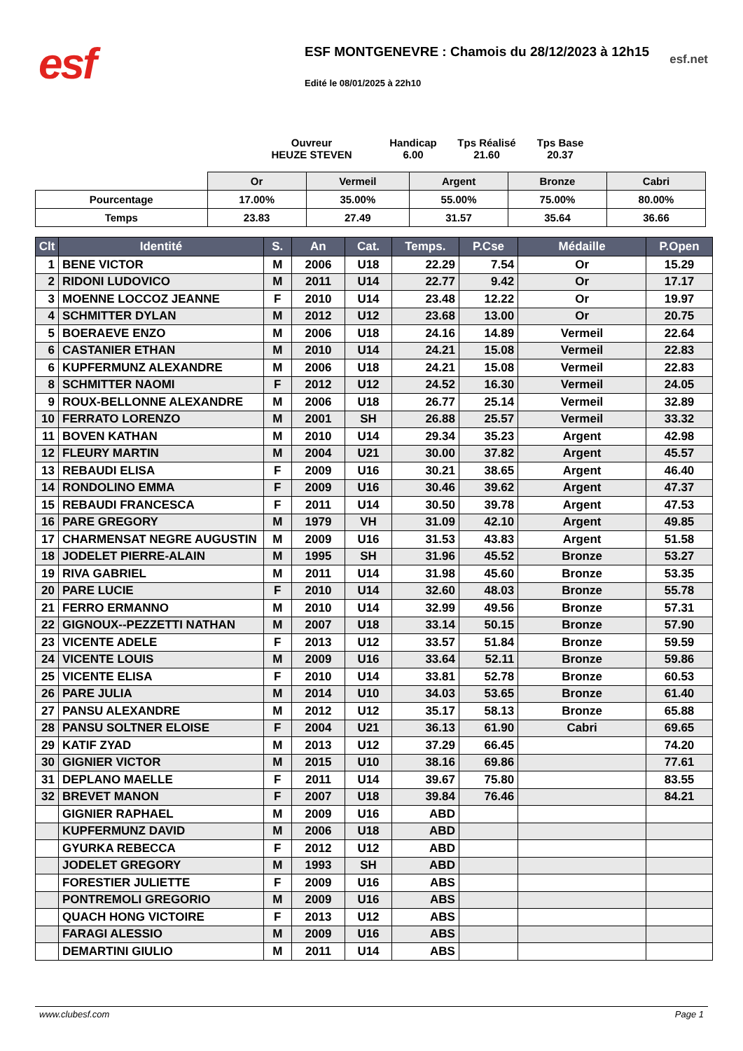esf
ESF MONTGENEVRE : Chamois du 28/12/2023 à 12h15
Edité le 08/01/2025 à 22h10
esf.net
Ouvreur
HEUZE STEVEN
Handicap
6.00
Tps Réalisé
21.60
Tps Base
20.37
| | Or | Vermeil | Argent | Bronze | Cabri |
| Pourcentage | 17.00% | 35.00% | 55.00% | 75.00% | 80.00% |
| Temps | 23.83 | 27.49 | 31.57 | 35.64 | 36.66 |
| Clt | Identité | S. | An | Cat. | Temps. | P.Cse | Médaille | P.Open |
| --- | --- | --- | --- | --- | --- | --- | --- | --- |
| 1 | BENE VICTOR | M | 2006 | U18 | 22.29 | 7.54 | Or | 15.29 |
| 2 | RIDONI LUDOVICO | M | 2011 | U14 | 22.77 | 9.42 | Or | 17.17 |
| 3 | MOENNE LOCCOZ JEANNE | F | 2010 | U14 | 23.48 | 12.22 | Or | 19.97 |
| 4 | SCHMITTER DYLAN | M | 2012 | U12 | 23.68 | 13.00 | Or | 20.75 |
| 5 | BOERAEVE ENZO | M | 2006 | U18 | 24.16 | 14.89 | Vermeil | 22.64 |
| 6 | CASTANIER ETHAN | M | 2010 | U14 | 24.21 | 15.08 | Vermeil | 22.83 |
| 6 | KUPFERMUNZ ALEXANDRE | M | 2006 | U18 | 24.21 | 15.08 | Vermeil | 22.83 |
| 8 | SCHMITTER NAOMI | F | 2012 | U12 | 24.52 | 16.30 | Vermeil | 24.05 |
| 9 | ROUX-BELLONNE ALEXANDRE | M | 2006 | U18 | 26.77 | 25.14 | Vermeil | 32.89 |
| 10 | FERRATO LORENZO | M | 2001 | SH | 26.88 | 25.57 | Vermeil | 33.32 |
| 11 | BOVEN KATHAN | M | 2010 | U14 | 29.34 | 35.23 | Argent | 42.98 |
| 12 | FLEURY MARTIN | M | 2004 | U21 | 30.00 | 37.82 | Argent | 45.57 |
| 13 | REBAUDI ELISA | F | 2009 | U16 | 30.21 | 38.65 | Argent | 46.40 |
| 14 | RONDOLINO EMMA | F | 2009 | U16 | 30.46 | 39.62 | Argent | 47.37 |
| 15 | REBAUDI FRANCESCA | F | 2011 | U14 | 30.50 | 39.78 | Argent | 47.53 |
| 16 | PARE GREGORY | M | 1979 | VH | 31.09 | 42.10 | Argent | 49.85 |
| 17 | CHARMENSAT NEGRE AUGUSTIN | M | 2009 | U16 | 31.53 | 43.83 | Argent | 51.58 |
| 18 | JODELET PIERRE-ALAIN | M | 1995 | SH | 31.96 | 45.52 | Bronze | 53.27 |
| 19 | RIVA GABRIEL | M | 2011 | U14 | 31.98 | 45.60 | Bronze | 53.35 |
| 20 | PARE LUCIE | F | 2010 | U14 | 32.60 | 48.03 | Bronze | 55.78 |
| 21 | FERRO ERMANNO | M | 2010 | U14 | 32.99 | 49.56 | Bronze | 57.31 |
| 22 | GIGNOUX--PEZZETTI NATHAN | M | 2007 | U18 | 33.14 | 50.15 | Bronze | 57.90 |
| 23 | VICENTE ADELE | F | 2013 | U12 | 33.57 | 51.84 | Bronze | 59.59 |
| 24 | VICENTE LOUIS | M | 2009 | U16 | 33.64 | 52.11 | Bronze | 59.86 |
| 25 | VICENTE ELISA | F | 2010 | U14 | 33.81 | 52.78 | Bronze | 60.53 |
| 26 | PARE JULIA | M | 2014 | U10 | 34.03 | 53.65 | Bronze | 61.40 |
| 27 | PANSU ALEXANDRE | M | 2012 | U12 | 35.17 | 58.13 | Bronze | 65.88 |
| 28 | PANSU SOLTNER ELOISE | F | 2004 | U21 | 36.13 | 61.90 | Cabri | 69.65 |
| 29 | KATIF ZYAD | M | 2013 | U12 | 37.29 | 66.45 | | 74.20 |
| 30 | GIGNIER VICTOR | M | 2015 | U10 | 38.16 | 69.86 | | 77.61 |
| 31 | DEPLANO MAELLE | F | 2011 | U14 | 39.67 | 75.80 | | 83.55 |
| 32 | BREVET MANON | F | 2007 | U18 | 39.84 | 76.46 | | 84.21 |
| | GIGNIER RAPHAEL | M | 2009 | U16 | ABD | | | |
| | KUPFERMUNZ DAVID | M | 2006 | U18 | ABD | | | |
| | GYURKA REBECCA | F | 2012 | U12 | ABD | | | |
| | JODELET GREGORY | M | 1993 | SH | ABD | | | |
| | FORESTIER JULIETTE | F | 2009 | U16 | ABS | | | |
| | PONTREMOLI GREGORIO | M | 2009 | U16 | ABS | | | |
| | QUACH HONG VICTOIRE | F | 2013 | U12 | ABS | | | |
| | FARAGI ALESSIO | M | 2009 | U16 | ABS | | | |
| | DEMARTINI GIULIO | M | 2011 | U14 | ABS | | | |
www.clubesf.com Page 1